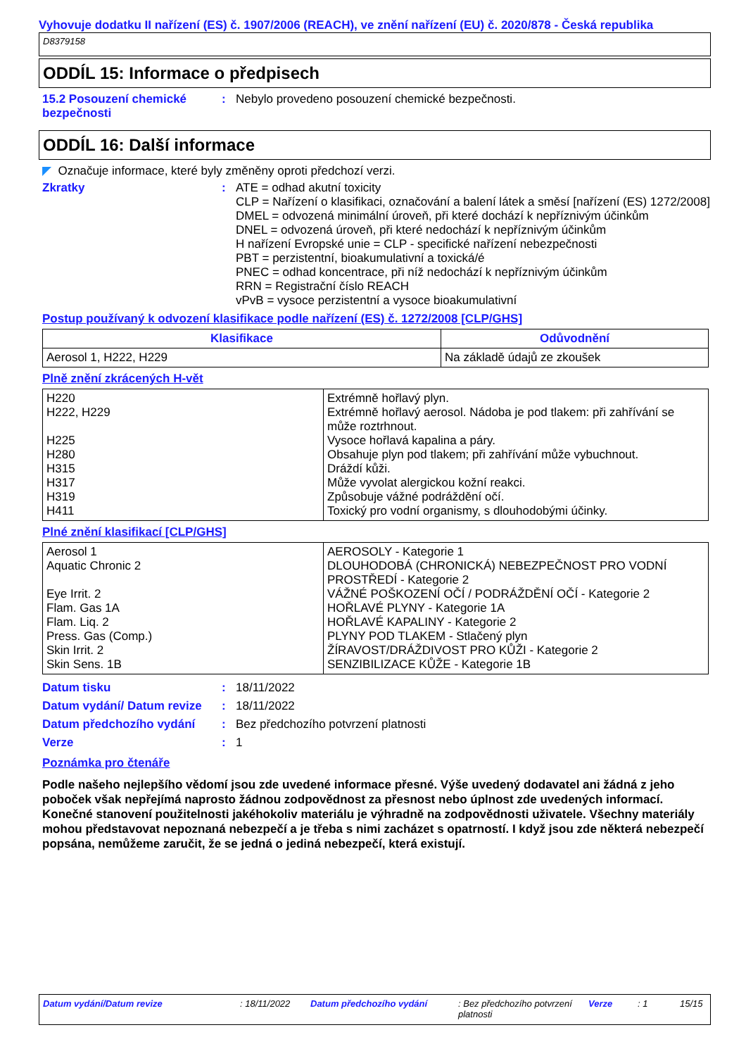Vyhovuje dodatku II nařízení (ES) č. 1907/2006 (REACH), ve znění nařízení (EU) č. 2020/878 - Česká republika
D8379158
ODDÍL 15: Informace o předpisech
15.2 Posouzení chemické bezpečnosti
: Nebylo provedeno posouzení chemické bezpečnosti.
ODDÍL 16: Další informace
◤ Označuje informace, které byly změněny oproti předchozí verzi.
Zkratky : ATE = odhad akutní toxicity
CLP = Nařízení o klasifikaci, označování a balení látek a směsí [nařízení (ES) 1272/2008]
DMEL = odvozená minimální úroveň, při které dochází k nepříznivým účinkům
DNEL = odvozená úroveň, při které nedochází k nepříznivým účinkům
H nařízení Evropské unie = CLP - specifické nařízení nebezpečnosti
PBT = perzistentní, bioakumulativní a toxická/é
PNEC = odhad koncentrace, při níž nedochází k nepříznivým účinkům
RRN = Registrační číslo REACH
vPvB = vysoce perzistentní a vysoce bioakumulativní
Postup používaný k odvození klasifikace podle nařízení (ES) č. 1272/2008 [CLP/GHS]
| Klasifikace | Odůvodnění |
| --- | --- |
| Aerosol 1, H222, H229 | Na základě údajů ze zkoušek |
Plně znění zkrácených H-vět
| H220 H222, H229 H225 H280 H315 H317 H319 H411 | Extrémně hořlavý plyn. Extrémně hořlavý aerosol. Nádoba je pod tlakem: při zahřívání se může roztrhnout. Vysoce hořlavá kapalina a páry. Obsahuje plyn pod tlakem; při zahřívání může vybuchnout. Dráždí kůži. Může vyvolat alergickou kožní reakci. Způsobuje vážné podráždění očí. Toxický pro vodní organismy, s dlouhodobými účinky. |
Plné znění klasifikací [CLP/GHS]
| Aerosol 1 Aquatic Chronic 2 Eye Irrit. 2 Flam. Gas 1A Flam. Liq. 2 Press. Gas (Comp.) Skin Irrit. 2 Skin Sens. 1B | AEROSOLY - Kategorie 1 DLOUHODOBÁ (CHRONICKÁ) NEBEZPEČNOST PRO VODNÍ PROSTŘEDÍ - Kategorie 2 VÁŽNÉ POŠKOZENÍ OČÍ / PODRÁŽDĚNÍ OČÍ - Kategorie 2 HOŘLAVÉ PLYNY - Kategorie 1A HOŘLAVÉ KAPALINY - Kategorie 2 PLYNY POD TLAKEM - Stlačený plyn ŽÍRAVOST/DRÁŽDIVOST PRO KŮŽI - Kategorie 2 SENZIBILIZACE KŮŽE - Kategorie 1B |
Datum tisku : 18/11/2022
Datum vydání/ Datum revize
: 18/11/2022
Datum předchozího vydání : Bez předchozího potvrzení platnosti
Verze : 1
Poznámka pro čtenáře
Podle našeho nejlepšího vědomí jsou zde uvedené informace přesné. Výše uvedený dodavatel ani žádná z jeho poboček však nepřejímá naprosto žádnou zodpovědnost za přesnost nebo úplnost zde uvedených informací.
Konečné stanovení použitelnosti jakéhokoliv materiálu je výhradně na zodpovědnosti uživatele. Všechny materiály mohou představovat nepoznaná nebezpečí a je třeba s nimi zacházet s opatrností. I když jsou zde některá nebezpečí popsána, nemůžeme zaručit, že se jedná o jediná nebezpečí, která existují.
Datum vydání/Datum revize : 18/11/2022 Datum předchozího vydání : Bez předchozího potvrzení platnosti Verze : 1 15/15